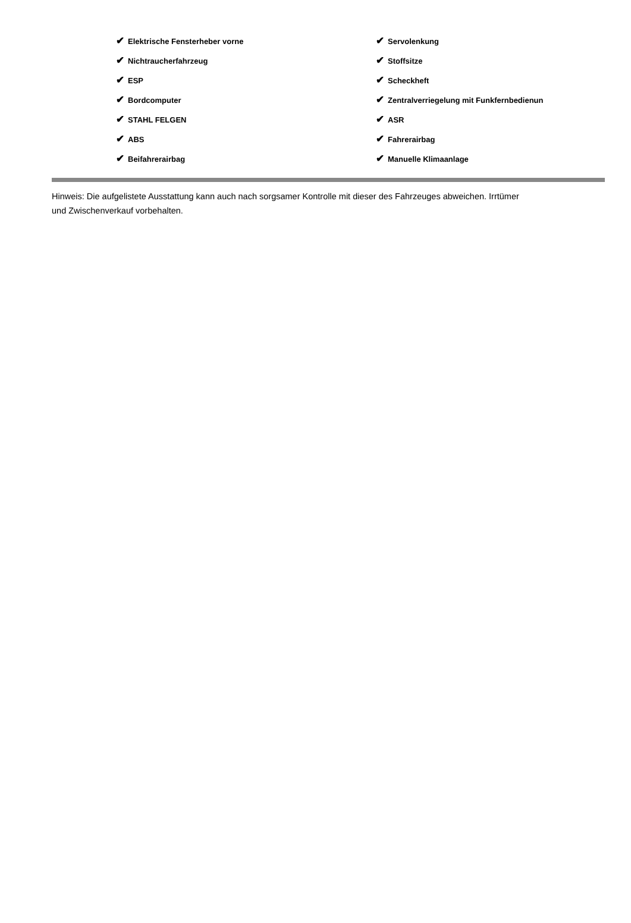| ✔ Elektrische Fensterheber vorne | ✔ Servolenkung |
| ✔ Nichtraucherfahrzeug | ✔ Stoffsitze |
| ✔ ESP | ✔ Scheckheft |
| ✔ Bordcomputer | ✔ Zentralverriegelung mit Funkfernbedienun |
| ✔ STAHL FELGEN | ✔ ASR |
| ✔ ABS | ✔ Fahrerairbag |
| ✔ Beifahrerairbag | ✔ Manuelle Klimaanlage |
Hinweis: Die aufgelistete Ausstattung kann auch nach sorgsamer Kontrolle mit dieser des Fahrzeuges abweichen. Irrtümer und Zwischenverkauf vorbehalten.